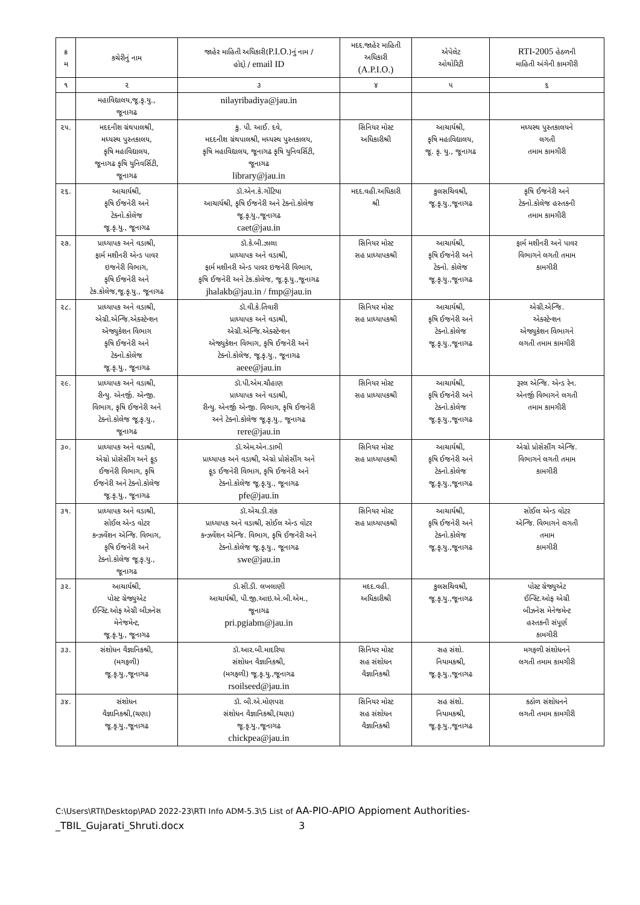| ક્ર મ | કચેરીનું નામ | જાહેર માહિતી અધિકારી( P.I.O. )નું નામ / હોદ્દો / email ID | મદદ.જાહેર માહિતી અધિકારી (A.P.I.O.) | એપેલેટ ઓથોરિટી | RTI-2005 હેઠળની માહિતી અંગેની કામગીરી |
| --- | --- | --- | --- | --- | --- |
| ૧ | ૨ | ૩ | ૪ | ૫ | ૬ |
| | મહાવિદ્યાલય,જૂ.કૃ.યુ., જૂનાગઢ | nilayribadiya@jau.in | | | |
| ૨૫. | મદદનીશ ગ્રંથપાલશ્રી, મધ્યસ્થ પુસ્તકાલય, કૃષિ મહાવિદ્યાલય, જૂનાગઢ કૃષિ યુનિવર્સિટી, જૂનાગઢ | કુ. પી. આઈ. દવે, મદદનીશ ગ્રંથપાલશ્રી, મધ્યસ્થ પુસ્તકાલય, કૃષિ મહાવિદ્યાલય, જૂનાગઢ કૃષિ યુનિવર્સિટી, જૂનાગઢ library@jau.in | સિનિયર મોસ્ટ અધિકારીશ્રી | આચાર્યશ્રી, કૃષિ મહાવિદ્યાલય, જૂ. કૃ. યુ., જૂનાગઢ | મધ્યસ્થ પુસ્તકાલયને લગતી તમામ કામગીરી |
| ૨૬. | આચાર્યશ્રી, કૃષિ ઈજનેરી અને ટેક્નો.કોલેજ જૂ.કૃ.યુ., જૂનાગઢ | ડૉ.એન.કે.ગોંટિયા આચાર્યશ્રી, કૃષિ ઈજનેરી અને ટેક્નો.કોલેજ જૂ.કૃ.યુ.,જૂનાગઢ caet@jau.in | મદદ.વહી.અધિકારી શ્રી | કુલસચિવશ્રી, જૂ.કૃ.યુ.,જૂનાગઢ | કૃષિ ઈજનેરી અને ટેક્નો.કોલેજ હસ્તકની તમામ કામગીરી |
| ૨૭. | પ્રાધ્યાપક અને વડાશ્રી, ફાર્મ મશીનરી એન્ડ પાવર ઇજનેરી વિભાગ, કૃષિ ઈજનેરી અને ટેક.કોલેજ,જૂ.કૃ.યુ., જૂનાગઢ | ડૉ.કે.બી.ઝાલા પ્રાધ્યાપક અને વડાશ્રી, ફાર્મ મશીનરી એન્ડ પાવર ઇજનેરી વિભાગ, કૃષિ ઈજનેરી અને ટેક.કોલેજ, જૂ.કૃ.યુ.,જૂનાગઢ jhalakb@jau.in / fmp@jau.in | સિનિયર મોસ્ટ સહ પ્રાધ્યાપકશ્રી | આચાર્યશ્રી, કૃષિ ઈજનેરી અને ટેક્નો. કોલેજ જૂ.કૃ.યુ.,જૂનાગઢ | ફાર્મ મશીનરી અને પાવર વિભાગને લગતી તમામ કામગીરી |
| ૨૮. | પ્રાધ્યાપક અને વડાશ્રી, એગ્રી.એન્જિ.એક્સ્ટેન્શન એજ્યુકેશન વિભાગ કૃષિ ઈજનેરી અને ટેક્નો.કોલેજ જૂ.કૃ.યુ., જૂનાગઢ | ડૉ.વી.કે.તિવારી પ્રાધ્યાપક અને વડાશ્રી, એગ્રી.એન્જિ.એક્સ્ટેન્શન એજ્યુકેશન વિભાગ, કૃષિ ઈજનેરી અને ટેક્નો.કોલેજ, જૂ.કૃ.યુ., જૂનાગઢ aeee@jau.in | સિનિયર મોસ્ટ સહ પ્રાધ્યાપકશ્રી | આચાર્યશ્રી, કૃષિ ઈજનેરી અને ટેક્નો.કોલેજ જૂ.કૃ.યુ.,જૂનાગઢ | એગ્રી.એન્જિ. એક્સ્ટેન્શન એજ્યુકેશન વિભાગને લગતી તમામ કામગીરી |
| ૨૯. | પ્રાધ્યાપક અને વડાશ્રી, રીન્યુ. એનર્જી. એન્જી. વિભાગ, કૃષિ ઈજનેરી અને ટેક્નો.કોલેજ જૂ.કૃ.યુ., જૂનાગઢ | ડૉ.પી.એમ.ચૌહાણ પ્રાધ્યાપક અને વડાશ્રી, રીન્યુ. એનર્જી એન્જી. વિભાગ, કૃષિ ઈજનેરી અને ટેક્નો.કોલેજ જૂ.કૃ.યુ., જૂનાગઢ rere@jau.in | સિનિયર મોસ્ટ સહ પ્રાધ્યાપકશ્રી | આચાર્યશ્રી, કૃષિ ઈજનેરી અને ટેક્નો.કોલેજ જૂ.કૃ.યુ.,જૂનાગઢ | રૂરલ એન્જિ. એન્ડ રેન. એનર્જી વિભાગને લગતી તમામ કામગીરી |
| ૩૦. | પ્રાધ્યાપક અને વડાશ્રી, એગ્રો પ્રોસેસીંગ અને ફૂડ ઈજનેરી વિભાગ, કૃષિ ઈજનેરી અને ટેક્નો.કોલેજ જૂ.કૃ.યુ., જૂનાગઢ | ડૉ.એમ.એન.ડાભી પ્રાધ્યાપક અને વડાશ્રી, એગ્રો પ્રોસેસીંગ અને ફૂડ ઈજનેરી વિભાગ, કૃષિ ઈજનેરી અને ટેક્નો.કોલેજ જૂ.કૃ.યુ., જૂનાગઢ pfe@jau.in | સિનિયર મોસ્ટ સહ પ્રાધ્યાપકશ્રી | આચાર્યશ્રી, કૃષિ ઈજનેરી અને ટેક્નો.કોલેજ જૂ.કૃ.યુ.,જૂનાગઢ | એગ્રો પ્રોસેસીંગ એન્જિ. વિભાગને લગતી તમામ કામગીરી |
| ૩૧. | પ્રાધ્યાપક અને વડાશ્રી, સોઈલ એન્ડ વોટર કન્ઝર્વેશન એન્જિ. વિભાગ, કૃષિ ઈજનેરી અને ટેક્નો.કોલેજ જૂ.કૃ.યુ., જૂનાગઢ | ડૉ.એચ.ડી.રાંક પ્રાધ્યાપક અને વડાશ્રી, સોઈલ એન્ડ વોટર કન્ઝર્વેશન એન્જિ. વિભાગ, કૃષિ ઈજનેરી અને ટેક્નો.કોલેજ જૂ.કૃ.યુ., જૂનાગઢ swe@jau.in | સિનિયર મોસ્ટ સહ પ્રાધ્યાપકશ્રી | આચાર્યશ્રી, કૃષિ ઈજનેરી અને ટેક્નો.કોલેજ જૂ.કૃ.યુ.,જૂનાગઢ | સોઈલ એન્ડ વોટર એન્જિ. વિભાગને લગતી તમામ કામગીરી |
| ૩૨. | આચાર્યશ્રી, પોસ્ટ ગ્રેજ્યુએટ ઈન્સ્ટિ.ઓફ એગ્રી બીઝનેસ મેનેજમેન્ટ, જૂ.કૃ.યુ., જૂનાગઢ | ડૉ.સી.ડી. લખલાણી આચાર્યશ્રી, પી.જી.આઇ.એ.બી.એમ., જૂનાગઢ pri.pgiabm@jau.in | મદદ.વહી. અધિકારીશ્રી | કુલસચિવશ્રી, જૂ.કૃ.યુ.,જૂનાગઢ | પોસ્ટ ગ્રેજ્યુએટ ઈન્સ્ટિ.ઓફ એગ્રી બીઝનેસ મેનેજમેન્ટ હસ્તકની સંપૂર્ણ કામગીરી |
| ૩૩. | સંશોધન વૈજ્ઞાનિકશ્રી, (મગફળી) જૂ.કૃ.યુ.,જૂનાગઢ | ડૉ.આર.બી.માદરિયા સંશોધન વૈજ્ઞાનિકશ્રી, (મગફળી) જૂ.કૃ.યુ.,જૂનાગઢ rsoilseed@jau.in | સિનિયર મોસ્ટ સહ સંશોધન વૈજ્ઞાનિકશ્રી | સહ સંશો. નિયામકશ્રી, જૂ.કૃ.યુ.,જૂનાગઢ | મગફળી સંશોધનને લગતી તમામ કામગીરી |
| ૩૪. | સંશોધન વૈજ્ઞાનિકશ્રી,(ચણા) જૂ.કૃ.યુ.,જૂનાગઢ | ડૉ. બી.એ.મોણપરા સંશોધન વૈજ્ઞાનિકશ્રી,(ચણા) જૂ.કૃ.યુ.,જૂનાગઢ chickpea@jau.in | સિનિયર મોસ્ટ સહ સંશોધન વૈજ્ઞાનિકશ્રી | સહ સંશો. નિયામકશ્રી, જૂ.કૃ.યુ.,જૂનાગઢ | કઠોળ સંશોધનને લગતી તમામ કામગીરી |
C:\Users\RTI\Desktop\PAD 2022-23\RTI Info ADM-5.3\5 List of AA-PIO-APIO Appioment Authorities-
_TBIL_Gujarati_Shruti.docx 3